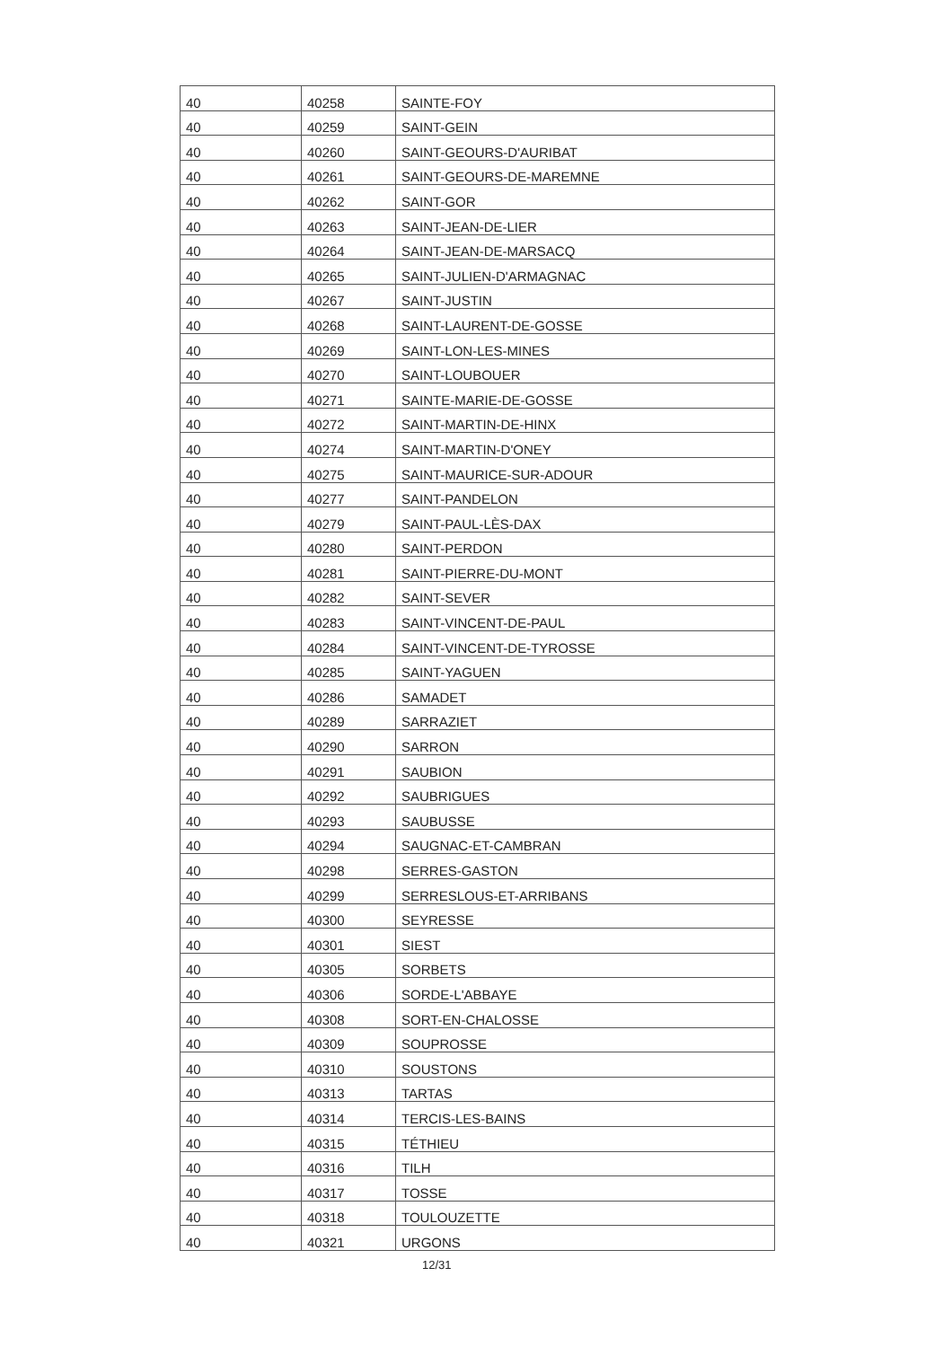| 40 | 40258 | SAINTE-FOY |
| 40 | 40259 | SAINT-GEIN |
| 40 | 40260 | SAINT-GEOURS-D'AURIBAT |
| 40 | 40261 | SAINT-GEOURS-DE-MAREMNE |
| 40 | 40262 | SAINT-GOR |
| 40 | 40263 | SAINT-JEAN-DE-LIER |
| 40 | 40264 | SAINT-JEAN-DE-MARSACQ |
| 40 | 40265 | SAINT-JULIEN-D'ARMAGNAC |
| 40 | 40267 | SAINT-JUSTIN |
| 40 | 40268 | SAINT-LAURENT-DE-GOSSE |
| 40 | 40269 | SAINT-LON-LES-MINES |
| 40 | 40270 | SAINT-LOUBOUER |
| 40 | 40271 | SAINTE-MARIE-DE-GOSSE |
| 40 | 40272 | SAINT-MARTIN-DE-HINX |
| 40 | 40274 | SAINT-MARTIN-D'ONEY |
| 40 | 40275 | SAINT-MAURICE-SUR-ADOUR |
| 40 | 40277 | SAINT-PANDELON |
| 40 | 40279 | SAINT-PAUL-LÈS-DAX |
| 40 | 40280 | SAINT-PERDON |
| 40 | 40281 | SAINT-PIERRE-DU-MONT |
| 40 | 40282 | SAINT-SEVER |
| 40 | 40283 | SAINT-VINCENT-DE-PAUL |
| 40 | 40284 | SAINT-VINCENT-DE-TYROSSE |
| 40 | 40285 | SAINT-YAGUEN |
| 40 | 40286 | SAMADET |
| 40 | 40289 | SARRAZIET |
| 40 | 40290 | SARRON |
| 40 | 40291 | SAUBION |
| 40 | 40292 | SAUBRIGUES |
| 40 | 40293 | SAUBUSSE |
| 40 | 40294 | SAUGNAC-ET-CAMBRAN |
| 40 | 40298 | SERRES-GASTON |
| 40 | 40299 | SERRESLOUS-ET-ARRIBANS |
| 40 | 40300 | SEYRESSE |
| 40 | 40301 | SIEST |
| 40 | 40305 | SORBETS |
| 40 | 40306 | SORDE-L'ABBAYE |
| 40 | 40308 | SORT-EN-CHALOSSE |
| 40 | 40309 | SOUPROSSE |
| 40 | 40310 | SOUSTONS |
| 40 | 40313 | TARTAS |
| 40 | 40314 | TERCIS-LES-BAINS |
| 40 | 40315 | TÉTHIEU |
| 40 | 40316 | TILH |
| 40 | 40317 | TOSSE |
| 40 | 40318 | TOULOUZETTE |
| 40 | 40321 | URGONS |
12/31